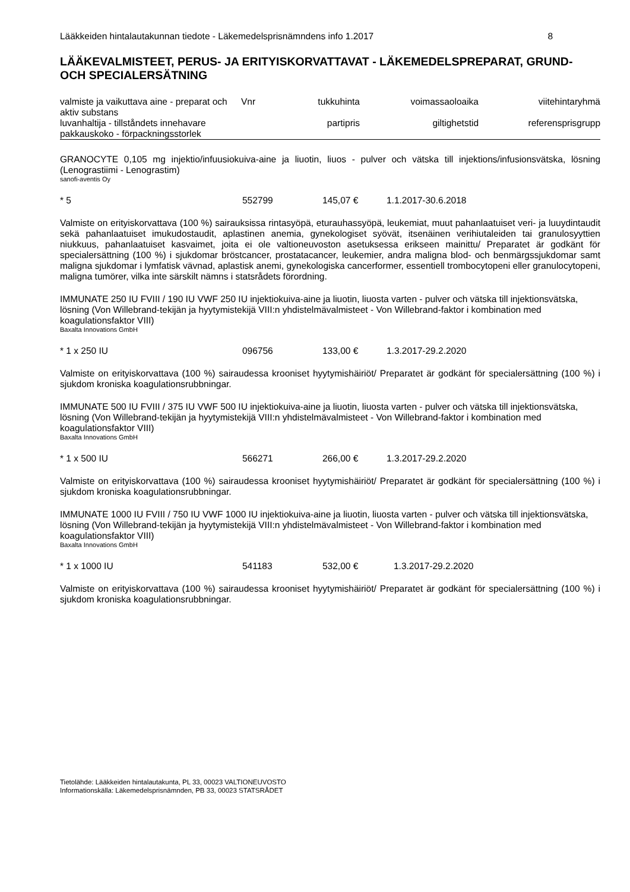Lääkkeiden hintalautakunnan tiedote - Läkemedelsprisnämndens info 1.2017 8
LÄÄKEVALMISTEET, PERUS- JA ERITYISKORVATTAVAT - LÄKEMEDELSPREPARAT, GRUND- OCH SPECIALERSÄTNING
| valmiste ja vaikuttava aine - preparat och aktiv substans luvanhaltija - tillståndets innehavare pakkauskoko - förpackningsstorlek | Vnr | tukkuhinta partipris | voimassaoloaika giltighetstid | viitehintaryhmä referensprisgrupp |
| --- | --- | --- | --- | --- |
GRANOCYTE 0,105 mg injektio/infuusiokuiva-aine ja liuotin, liuos - pulver och vätska till injektions/infusionsvätska, lösning (Lenograstiimi - Lenograstim)
sanofi-aventis Oy
* 5 552799 145,07 € 1.1.2017-30.6.2018
Valmiste on erityiskorvattava (100 %) sairauksissa rintasyöpä, eturauhassyöpä, leukemiat, muut pahanlaatuiset veri- ja luuydintaudit sekä pahanlaatuiset imukudostaudit, aplastinen anemia, gynekologiset syövät, itsenäinen verihiutaleiden tai granulosyyttien niukkuus, pahanlaatuiset kasvaimet, joita ei ole valtioneuvoston asetuksessa erikseen mainittu/ Preparatet är godkänt för specialersättning (100 %) i sjukdomar bröstcancer, prostatacancer, leukemier, andra maligna blod- och benmärgssjukdomar samt maligna sjukdomar i lymfatisk vävnad, aplastisk anemi, gynekologiska cancerformer, essentiell trombocytopeni eller granulocytopeni, maligna tumörer, vilka inte särskilt nämns i statsrådets förordning.
IMMUNATE 250 IU FVIII / 190 IU VWF 250 IU injektiokuiva-aine ja liuotin, liuosta varten - pulver och vätska till injektionsvätska, lösning (Von Willebrand-tekijän ja hyytymistekijä VIII:n yhdistelmävalmisteet - Von Willebrand-faktor i kombination med koagulationsfaktor VIII)
Baxalta Innovations GmbH
* 1 x 250 IU 096756 133,00 € 1.3.2017-29.2.2020
Valmiste on erityiskorvattava (100 %) sairaudessa krooniset hyytymishäiriöt/ Preparatet är godkänt för specialersättning (100 %) i sjukdom kroniska koagulationsrubbningar.
IMMUNATE 500 IU FVIII / 375 IU VWF 500 IU injektiokuiva-aine ja liuotin, liuosta varten - pulver och vätska till injektionsvätska, lösning (Von Willebrand-tekijän ja hyytymistekijä VIII:n yhdistelmävalmisteet - Von Willebrand-faktor i kombination med koagulationsfaktor VIII)
Baxalta Innovations GmbH
* 1 x 500 IU 566271 266,00 € 1.3.2017-29.2.2020
Valmiste on erityiskorvattava (100 %) sairaudessa krooniset hyytymishäiriöt/ Preparatet är godkänt för specialersättning (100 %) i sjukdom kroniska koagulationsrubbningar.
IMMUNATE 1000 IU FVIII / 750 IU VWF 1000 IU injektiokuiva-aine ja liuotin, liuosta varten - pulver och vätska till injektionsvätska, lösning (Von Willebrand-tekijän ja hyytymistekijä VIII:n yhdistelmävalmisteet - Von Willebrand-faktor i kombination med koagulationsfaktor VIII)
Baxalta Innovations GmbH
* 1 x 1000 IU 541183 532,00 € 1.3.2017-29.2.2020
Valmiste on erityiskorvattava (100 %) sairaudessa krooniset hyytymishäiriöt/ Preparatet är godkänt för specialersättning (100 %) i sjukdom kroniska koagulationsrubbningar.
Tietolähde: Lääkkeiden hintalautakunta, PL 33, 00023 VALTIONEUVOSTO
Informationskälla: Läkemedelsprisnämnden, PB 33, 00023 STATSRÅDET